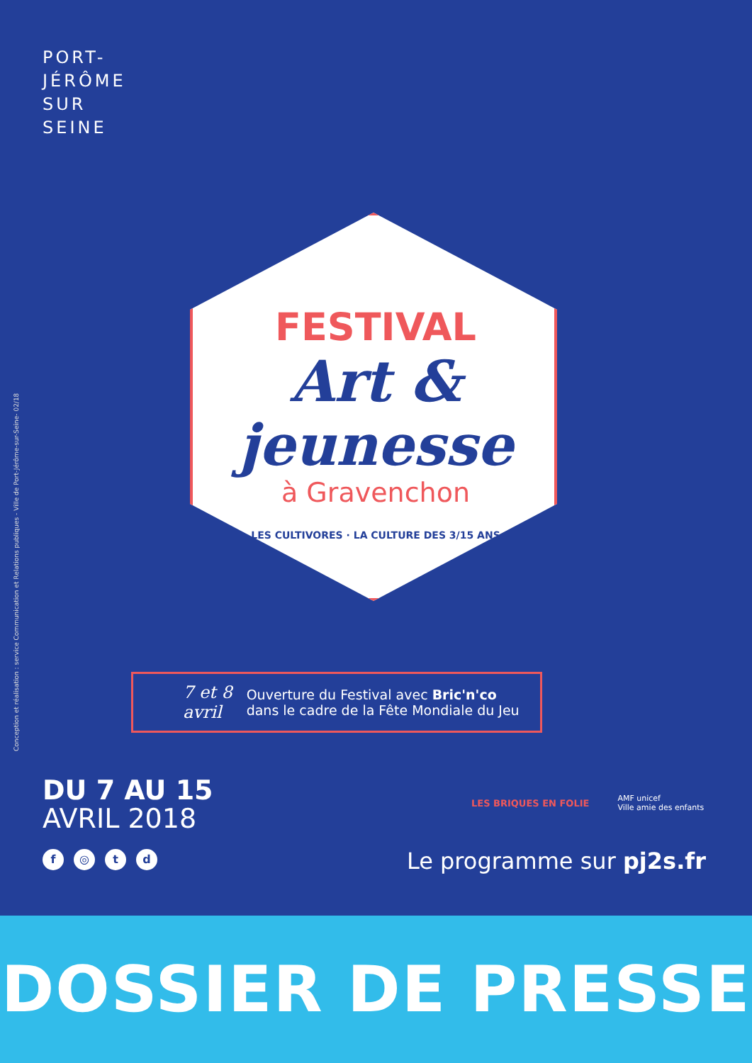PORT-
JÉRÔME
SUR
SEINE
Conception et réalisation : service Communication et Relations publiques - Ville de Port-Jérôme-sur-Seine- 02/18
FESTIVAL
Art &
jeunesse
à Gravenchon
LES CULTIVORES · LA CULTURE DES 3/15 ANS
7 et 8
avril
Ouverture du Festival avec Bric'n'co
dans le cadre de la Fête Mondiale du Jeu
DU 7 AU 15
AVRIL 2018
f ◎ td
LES BRIQUES EN FOLIE AMF unicef
Ville amie des enfants
Le programme sur pj2s.fr
DOSSIER DE PRESSE